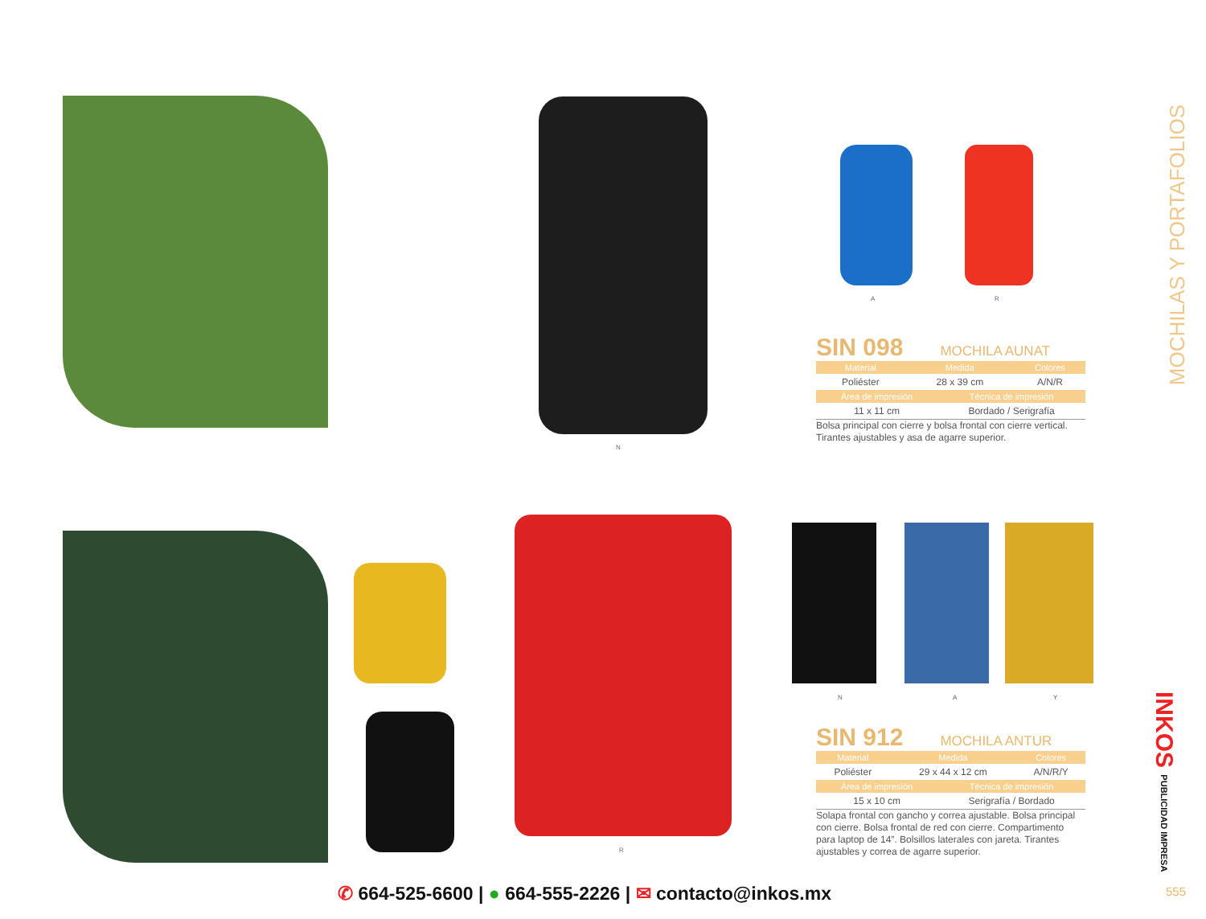A R
N
SIN 098 MOCHILA AUNAT
| Material | Medida | Colores |
| --- | --- | --- |
| Poliéster | 28 x 39 cm | A/N/R |
| Área de impresión | Técnica de impresión |
| --- | --- |
| 11 x 11 cm | Bordado / Serigrafía |
Bolsa principal con cierre y bolsa frontal con cierre vertical. Tirantes ajustables y asa de agarre superior.
N A Y
R
SIN 912 MOCHILA ANTUR
| Material | Medida | Colores |
| --- | --- | --- |
| Poliéster | 29 x 44 x 12 cm | A/N/R/Y |
| Área de impresión | Técnica de impresión |
| --- | --- |
| 15 x 10 cm | Serigrafía / Bordado |
Solapa frontal con gancho y correa ajustable. Bolsa principal con cierre. Bolsa frontal de red con cierre. Compartimento para laptop de 14”. Bolsillos laterales con jareta. Tirantes ajustables y correa de agarre superior.
MOCHILAS Y PORTAFOLIOS
INKOS PUBLICIDAD IMPRESA
✆ 664-525-6600 | ● 664-555-2226 | ✉ contacto@inkos.mx
555